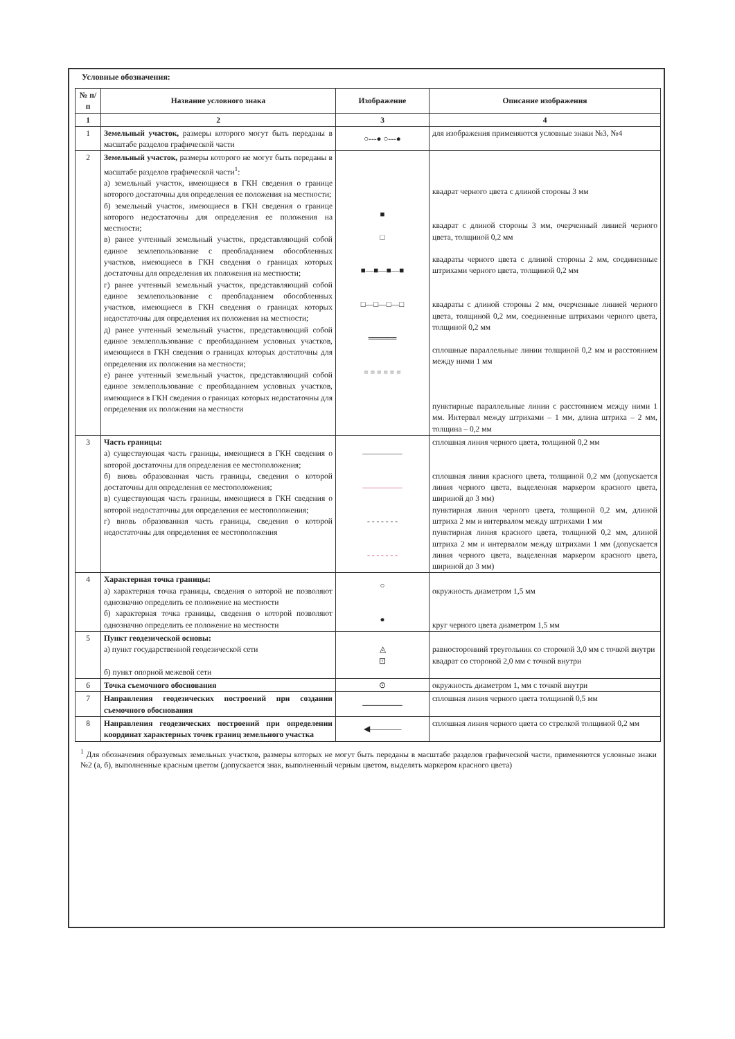Условные обозначения:
| № п/п | Название условного знака | Изображение | Описание изображения |
| --- | --- | --- | --- |
| 1 | 2 | 3 | 4 |
| 1 | Земельный участок, размеры которого могут быть переданы в масштабе разделов графической части | ○---● ○---● | для изображения применяются условные знаки №3, №4 |
| 2 | Земельный участок, размеры которого не могут быть переданы в масштабе разделов графической части<sup>1</sup>: а) земельный участок, имеющиеся в ГКН сведения о границе которого достаточны для определения ее положения на местности; б) земельный участок, имеющиеся в ГКН сведения о границе которого недостаточны для определения ее положения на местности; в) ранее учтенный земельный участок, представляющий собой единое землепользование с преобладанием обособленных участков, имеющиеся в ГКН сведения о границах которых достаточны для определения их положения на местности; г) ранее учтенный земельный участок, представляющий собой единое землепользование с преобладанием обособленных участков, имеющиеся в ГКН сведения о границах которых недостаточны для определения их положения на местности; д) ранее учтенный земельный участок, представляющий собой единое землепользование с преобладанием условных участков, имеющиеся в ГКН сведения о границах которых достаточны для определения их положения на местности; е) ранее учтенный земельный участок, представляющий собой единое землепользование с преобладанием условных участков, имеющиеся в ГКН сведения о границах которых недостаточны для определения их положения на местности | ■ □ ■—■—■—■ □—□—□—□ ═════ = = = = = = | квадрат черного цвета с длиной стороны 3 мм квадрат с длиной стороны 3 мм, очерченный линией черного цвета, толщиной 0,2 мм квадраты черного цвета с длиной стороны 2 мм, соединенные штрихами черного цвета, толщиной 0,2 мм квадраты с длиной стороны 2 мм, очерченные линией черного цвета, толщиной 0,2 мм, соединенные штрихами черного цвета, толщиной 0,2 мм сплошные параллельные линии толщиной 0,2 мм и расстоянием между ними 1 мм пунктирные параллельные линии с расстоянием между ними 1 мм. Интервал между штрихами – 1 мм, длина штриха – 2 мм, толщина – 0,2 мм |
| 3 | Часть границы: а) существующая часть границы, имеющиеся в ГКН сведения о которой достаточны для определения ее местоположения; б) вновь образованная часть границы, сведения о которой достаточны для определения ее местоположения; в) существующая часть границы, имеющиеся в ГКН сведения о которой недостаточны для определения ее местоположения; г) вновь образованная часть границы, сведения о которой недостаточны для определения ее местоположения | ――――― ――――― - - - - - - - - - - - - - - | сплошная линия черного цвета, толщиной 0,2 мм сплошная линия красного цвета, толщиной 0,2 мм (допускается линия черного цвета, выделенная маркером красного цвета, шириной до 3 мм) пунктирная линия черного цвета, толщиной 0,2 мм, длиной штриха 2 мм и интервалом между штрихами 1 мм пунктирная линия красного цвета, толщиной 0,2 мм, длиной штриха 2 мм и интервалом между штрихами 1 мм (допускается линия черного цвета, выделенная маркером красного цвета, шириной до 3 мм) |
| 4 | Характерная точка границы: а) характерная точка границы, сведения о которой не позволяют однозначно определить ее положение на местности б) характерная точка границы, сведения о которой позволяют однозначно определить ее положение на местности | ○ ● | окружность диаметром 1,5 мм круг черного цвета диаметром 1,5 мм |
| 5 | Пункт геодезической основы: а) пункт государственной геодезической сети б) пункт опорной межевой сети | ◬ ⊡ | равносторонний треугольник со стороной 3,0 мм с точкой внутри квадрат со стороной 2,0 мм с точкой внутри |
| 6 | Точка съемочного обоснования | ⊙ | окружность диаметром 1, мм с точкой внутри |
| 7 | Направления геодезических построений при создании съемочного обоснования | ――――― | сплошная линия черного цвета толщиной 0,5 мм |
| 8 | Направления геодезических построений при определении координат характерных точек границ земельного участка | ◀―――― | сплошная линия черного цвета со стрелкой толщиной 0,2 мм |
<sup>1</sup> Для обозначения образуемых земельных участков, размеры которых не могут быть переданы в масштабе разделов графической части, применяются условные знаки №2 (а, б), выполненные красным цветом (допускается знак, выполненный черным цветом, выделять маркером красного цвета)